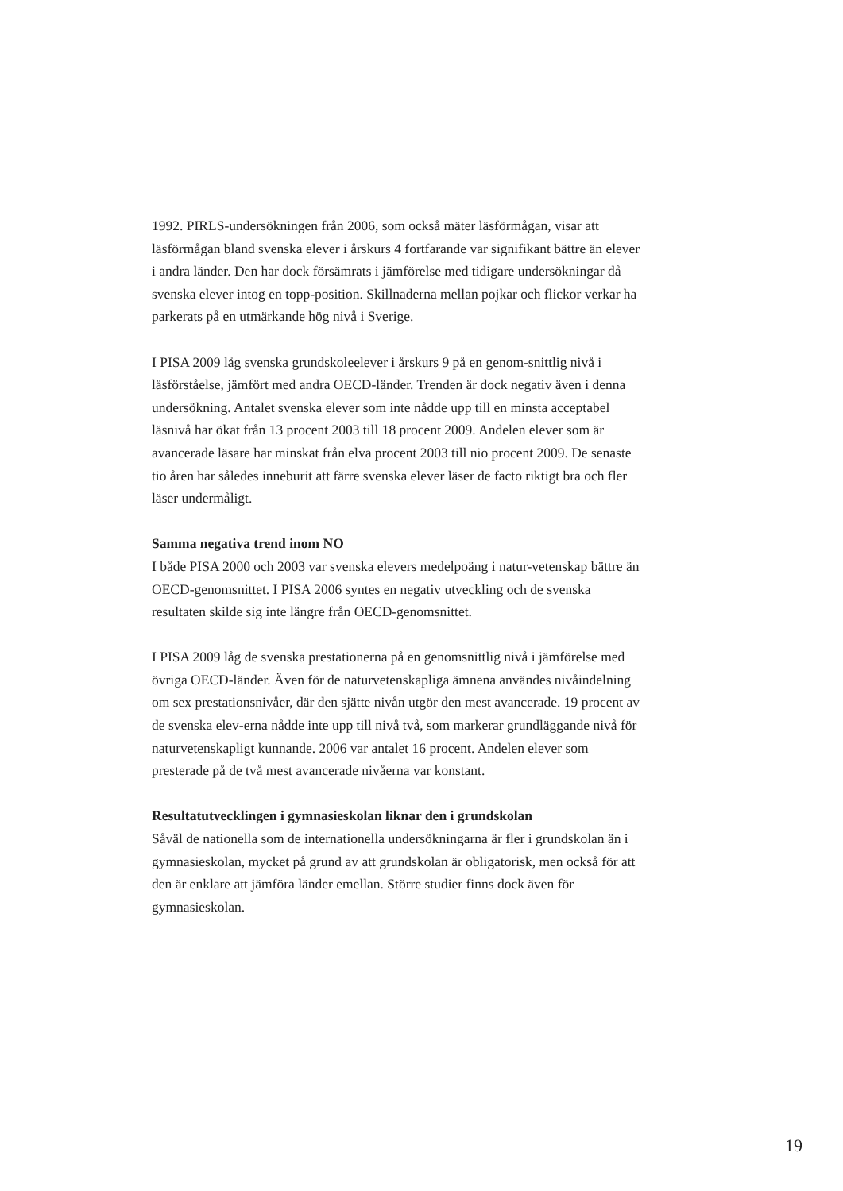1992. PIRLS-undersökningen från 2006, som också mäter läsförmågan, visar att läsförmågan bland svenska elever i årskurs 4 fortfarande var signifikant bättre än elever i andra länder. Den har dock försämrats i jämförelse med tidigare undersökningar då svenska elever intog en topp-position. Skillnaderna mellan pojkar och flickor verkar ha parkerats på en utmärkande hög nivå i Sverige.
I PISA 2009 låg svenska grundskoleelever i årskurs 9 på en genom-snittlig nivå i läsförståelse, jämfört med andra OECD-länder. Trenden är dock negativ även i denna undersökning. Antalet svenska elever som inte nådde upp till en minsta acceptabel läsnivå har ökat från 13 procent 2003 till 18 procent 2009. Andelen elever som är avancerade läsare har minskat från elva procent 2003 till nio procent 2009. De senaste tio åren har således inneburit att färre svenska elever läser de facto riktigt bra och fler läser undermåligt.
Samma negativa trend inom NO
I både PISA 2000 och 2003 var svenska elevers medelpoäng i natur-vetenskap bättre än OECD-genomsnittet. I PISA 2006 syntes en negativ utveckling och de svenska resultaten skilde sig inte längre från OECD-genomsnittet.
I PISA 2009 låg de svenska prestationerna på en genomsnittlig nivå i jämförelse med övriga OECD-länder. Även för de naturvetenskapliga ämnena användes nivåindelning om sex prestationsnivåer, där den sjätte nivån utgör den mest avancerade. 19 procent av de svenska elev-erna nådde inte upp till nivå två, som markerar grundläggande nivå för naturvetenskapligt kunnande. 2006 var antalet 16 procent. Andelen elever som presterade på de två mest avancerade nivåerna var konstant.
Resultatutvecklingen i gymnasieskolan liknar den i grundskolan
Såväl de nationella som de internationella undersökningarna är fler i grundskolan än i gymnasieskolan, mycket på grund av att grundskolan är obligatorisk, men också för att den är enklare att jämföra länder emellan. Större studier finns dock även för gymnasieskolan.
19